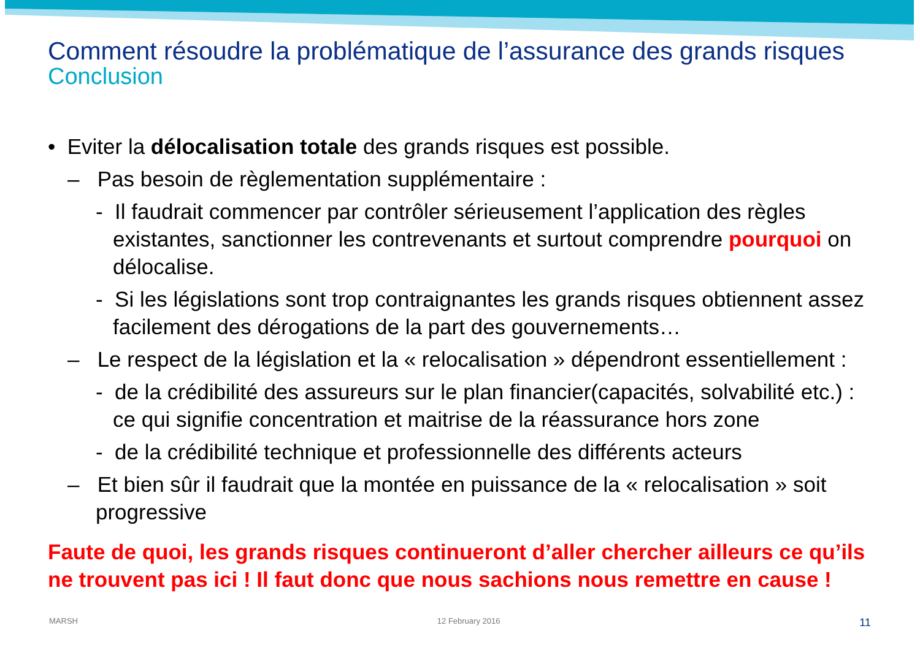Comment résoudre la problématique de l’assurance des grands risques
Conclusion
• Eviter la délocalisation totale des grands risques est possible.
– Pas besoin de règlementation supplémentaire :
- Il faudrait commencer par contrôler sérieusement l’application des règles existantes, sanctionner les contrevenants et surtout comprendre pourquoi on délocalise.
- Si les législations sont trop contraignantes les grands risques obtiennent assez facilement des dérogations de la part des gouvernements…
– Le respect de la législation et la « relocalisation » dépendront essentiellement :
- de la crédibilité des assureurs sur le plan financier(capacités, solvabilité etc.) : ce qui signifie concentration et maitrise de la réassurance hors zone
- de la crédibilité technique et professionnelle des différents acteurs
– Et bien sûr il faudrait que la montée en puissance de la « relocalisation » soit progressive
Faute de quoi, les grands risques continueront d’aller chercher ailleurs ce qu’ils ne trouvent pas ici ! Il faut donc que nous sachions nous remettre en cause !
MARSH 12 February 2016 11